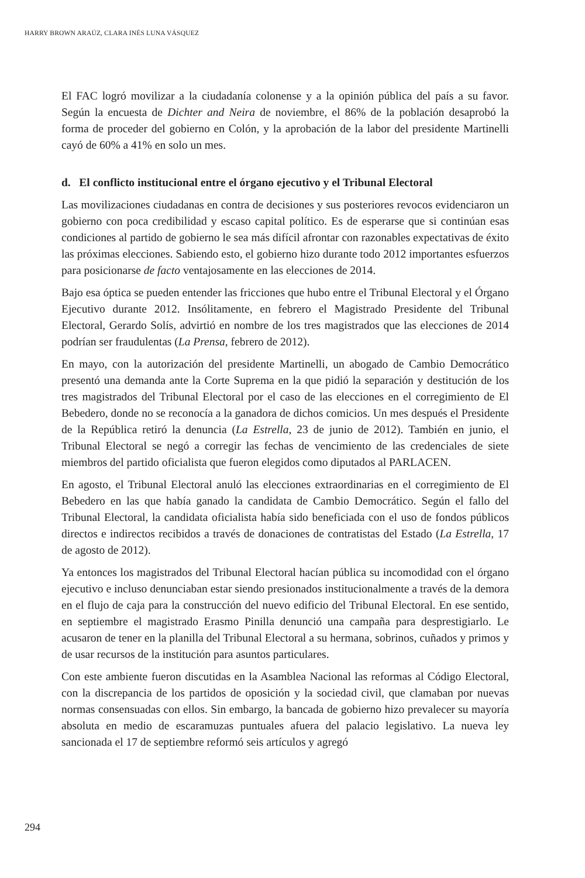HARRY BROWN ARAÚZ, CLARA INÉS LUNA VÁSQUEZ
El FAC logró movilizar a la ciudadanía colonense y a la opinión pública del país a su favor. Según la encuesta de Dichter and Neira de noviembre, el 86% de la población desaprobó la forma de proceder del gobierno en Colón, y la aprobación de la labor del presidente Martinelli cayó de 60% a 41% en solo un mes.
d. El conflicto institucional entre el órgano ejecutivo y el Tribunal Electoral
Las movilizaciones ciudadanas en contra de decisiones y sus posteriores revocos evidenciaron un gobierno con poca credibilidad y escaso capital político. Es de esperarse que si continúan esas condiciones al partido de gobierno le sea más difícil afrontar con razonables expectativas de éxito las próximas elecciones. Sabiendo esto, el gobierno hizo durante todo 2012 importantes esfuerzos para posicionarse de facto ventajosamente en las elecciones de 2014.
Bajo esa óptica se pueden entender las fricciones que hubo entre el Tribunal Electoral y el Órgano Ejecutivo durante 2012. Insólitamente, en febrero el Magistrado Presidente del Tribunal Electoral, Gerardo Solís, advirtió en nombre de los tres magistrados que las elecciones de 2014 podrían ser fraudulentas (La Prensa, febrero de 2012).
En mayo, con la autorización del presidente Martinelli, un abogado de Cambio Democrático presentó una demanda ante la Corte Suprema en la que pidió la separación y destitución de los tres magistrados del Tribunal Electoral por el caso de las elecciones en el corregimiento de El Bebedero, donde no se reconocía a la ganadora de dichos comicios. Un mes después el Presidente de la República retiró la denuncia (La Estrella, 23 de junio de 2012). También en junio, el Tribunal Electoral se negó a corregir las fechas de vencimiento de las credenciales de siete miembros del partido oficialista que fueron elegidos como diputados al PARLACEN.
En agosto, el Tribunal Electoral anuló las elecciones extraordinarias en el corregimiento de El Bebedero en las que había ganado la candidata de Cambio Democrático. Según el fallo del Tribunal Electoral, la candidata oficialista había sido beneficiada con el uso de fondos públicos directos e indirectos recibidos a través de donaciones de contratistas del Estado (La Estrella, 17 de agosto de 2012).
Ya entonces los magistrados del Tribunal Electoral hacían pública su incomodidad con el órgano ejecutivo e incluso denunciaban estar siendo presionados institucionalmente a través de la demora en el flujo de caja para la construcción del nuevo edificio del Tribunal Electoral. En ese sentido, en septiembre el magistrado Erasmo Pinilla denunció una campaña para desprestigiarlo. Le acusaron de tener en la planilla del Tribunal Electoral a su hermana, sobrinos, cuñados y primos y de usar recursos de la institución para asuntos particulares.
Con este ambiente fueron discutidas en la Asamblea Nacional las reformas al Código Electoral, con la discrepancia de los partidos de oposición y la sociedad civil, que clamaban por nuevas normas consensuadas con ellos. Sin embargo, la bancada de gobierno hizo prevalecer su mayoría absoluta en medio de escaramuzas puntuales afuera del palacio legislativo. La nueva ley sancionada el 17 de septiembre reformó seis artículos y agregó
294